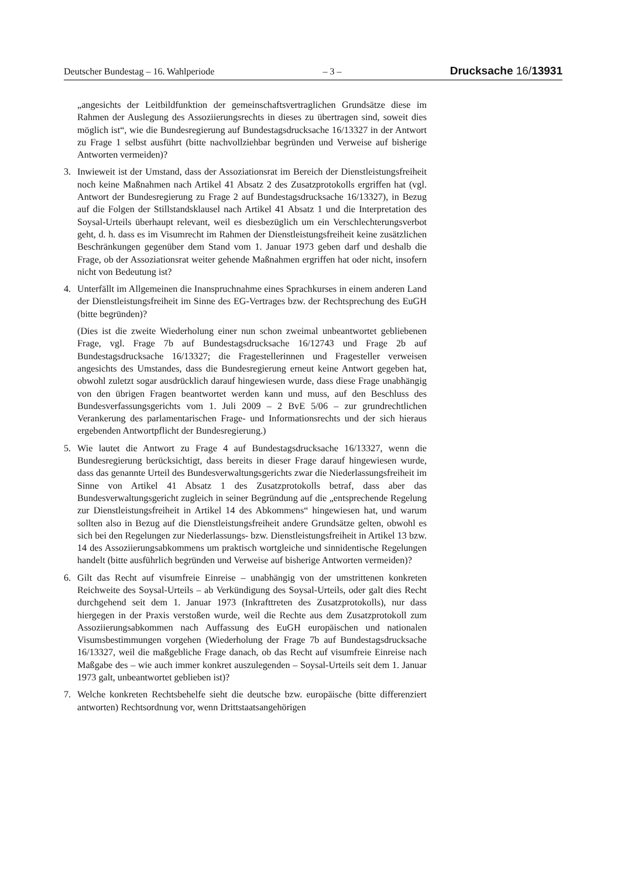Deutscher Bundestag – 16. Wahlperiode – 3 – Drucksache 16/13931
„angesichts der Leitbildfunktion der gemeinschaftsvertraglichen Grundsätze diese im Rahmen der Auslegung des Assoziierungsrechts in dieses zu übertragen sind, soweit dies möglich ist“, wie die Bundesregierung auf Bundestagsdrucksache 16/13327 in der Antwort zu Frage 1 selbst ausführt (bitte nachvollziehbar begründen und Verweise auf bisherige Antworten vermeiden)?
3. Inwieweit ist der Umstand, dass der Assoziationsrat im Bereich der Dienstleistungsfreiheit noch keine Maßnahmen nach Artikel 41 Absatz 2 des Zusatzprotokolls ergriffen hat (vgl. Antwort der Bundesregierung zu Frage 2 auf Bundestagsdrucksache 16/13327), in Bezug auf die Folgen der Stillstandsklausel nach Artikel 41 Absatz 1 und die Interpretation des Soysal-Urteils überhaupt relevant, weil es diesbezüglich um ein Verschlechterungsverbot geht, d. h. dass es im Visumrecht im Rahmen der Dienstleistungsfreiheit keine zusätzlichen Beschränkungen gegenüber dem Stand vom 1. Januar 1973 geben darf und deshalb die Frage, ob der Assoziationsrat weiter gehende Maßnahmen ergriffen hat oder nicht, insofern nicht von Bedeutung ist?
4. Unterfällt im Allgemeinen die Inanspruchnahme eines Sprachkurses in einem anderen Land der Dienstleistungsfreiheit im Sinne des EG-Vertrages bzw. der Rechtsprechung des EuGH (bitte begründen)?
(Dies ist die zweite Wiederholung einer nun schon zweimal unbeantwortet gebliebenen Frage, vgl. Frage 7b auf Bundestagsdrucksache 16/12743 und Frage 2b auf Bundestagsdrucksache 16/13327; die Fragestellerinnen und Fragesteller verweisen angesichts des Umstandes, dass die Bundesregierung erneut keine Antwort gegeben hat, obwohl zuletzt sogar ausdrücklich darauf hingewiesen wurde, dass diese Frage unabhängig von den übrigen Fragen beantwortet werden kann und muss, auf den Beschluss des Bundesverfassungsgerichts vom 1. Juli 2009 – 2 BvE 5/06 – zur grundrechtlichen Verankerung des parlamentarischen Frage- und Informationsrechts und der sich hieraus ergebenden Antwortpflicht der Bundesregierung.)
5. Wie lautet die Antwort zu Frage 4 auf Bundestagsdrucksache 16/13327, wenn die Bundesregierung berücksichtigt, dass bereits in dieser Frage darauf hingewiesen wurde, dass das genannte Urteil des Bundesverwaltungsgerichts zwar die Niederlassungsfreiheit im Sinne von Artikel 41 Absatz 1 des Zusatzprotokolls betraf, dass aber das Bundesverwaltungsgericht zugleich in seiner Begründung auf die „entsprechende Regelung zur Dienstleistungsfreiheit in Artikel 14 des Abkommens“ hingewiesen hat, und warum sollten also in Bezug auf die Dienstleistungsfreiheit andere Grundsätze gelten, obwohl es sich bei den Regelungen zur Niederlassungs- bzw. Dienstleistungsfreiheit in Artikel 13 bzw. 14 des Assoziierungsabkommens um praktisch wortgleiche und sinnidentische Regelungen handelt (bitte ausführlich begründen und Verweise auf bisherige Antworten vermeiden)?
6. Gilt das Recht auf visumfreie Einreise – unabhängig von der umstrittenen konkreten Reichweite des Soysal-Urteils – ab Verkündigung des Soysal-Urteils, oder galt dies Recht durchgehend seit dem 1. Januar 1973 (Inkrafttreten des Zusatzprotokolls), nur dass hiergegen in der Praxis verstoßen wurde, weil die Rechte aus dem Zusatzprotokoll zum Assoziierungsabkommen nach Auffassung des EuGH europäischen und nationalen Visumsbestimmungen vorgehen (Wiederholung der Frage 7b auf Bundestagsdrucksache 16/13327, weil die maßgebliche Frage danach, ob das Recht auf visumfreie Einreise nach Maßgabe des – wie auch immer konkret auszulegenden – Soysal-Urteils seit dem 1. Januar 1973 galt, unbeantwortet geblieben ist)?
7. Welche konkreten Rechtsbehelfe sieht die deutsche bzw. europäische (bitte differenziert antworten) Rechtsordnung vor, wenn Drittstaatsangehörigen